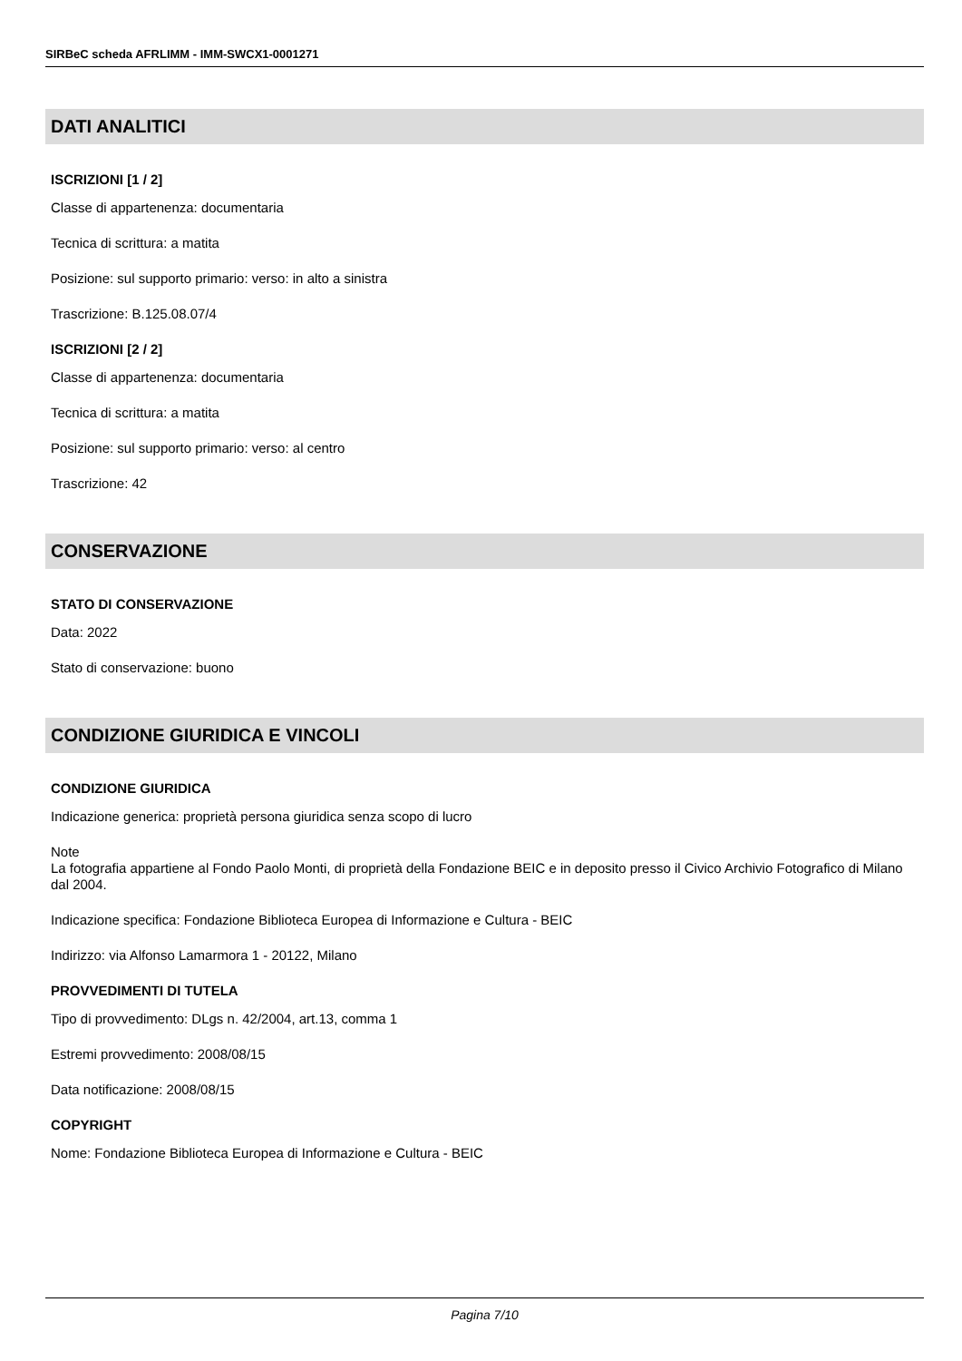SIRBeC scheda AFRLIMM - IMM-SWCX1-0001271
DATI ANALITICI
ISCRIZIONI [1 / 2]
Classe di appartenenza: documentaria
Tecnica di scrittura: a matita
Posizione: sul supporto primario: verso: in alto a sinistra
Trascrizione: B.125.08.07/4
ISCRIZIONI [2 / 2]
Classe di appartenenza: documentaria
Tecnica di scrittura: a matita
Posizione: sul supporto primario: verso: al centro
Trascrizione: 42
CONSERVAZIONE
STATO DI CONSERVAZIONE
Data: 2022
Stato di conservazione: buono
CONDIZIONE GIURIDICA E VINCOLI
CONDIZIONE GIURIDICA
Indicazione generica: proprietà persona giuridica senza scopo di lucro
Note
La fotografia appartiene al Fondo Paolo Monti, di proprietà della Fondazione BEIC e in deposito presso il Civico Archivio Fotografico di Milano dal 2004.
Indicazione specifica: Fondazione Biblioteca Europea di Informazione e Cultura - BEIC
Indirizzo: via Alfonso Lamarmora 1 - 20122, Milano
PROVVEDIMENTI DI TUTELA
Tipo di provvedimento: DLgs n. 42/2004, art.13, comma 1
Estremi provvedimento: 2008/08/15
Data notificazione: 2008/08/15
COPYRIGHT
Nome: Fondazione Biblioteca Europea di Informazione e Cultura - BEIC
Pagina 7/10